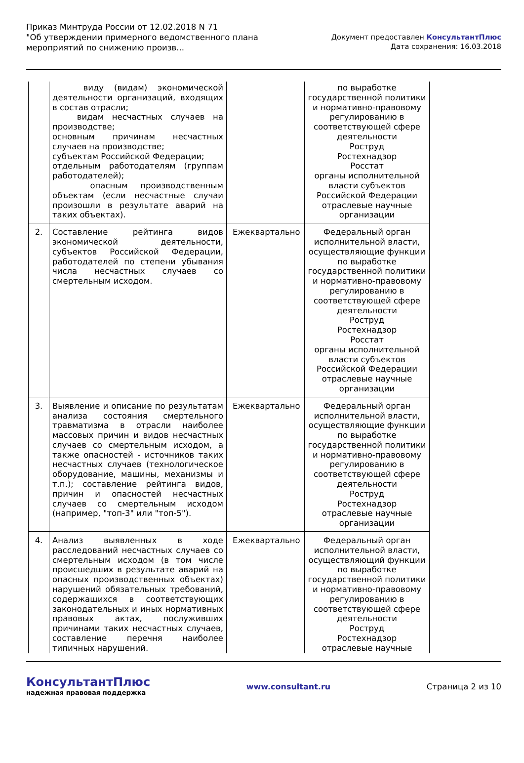Приказ Минтруда России от 12.02.2018 N 71
"Об утверждении примерного ведомственного плана
мероприятий по снижению произв...
Документ предоставлен КонсультантПлюс
Дата сохранения: 16.03.2018
| | виду (видам) экономической деятельности организаций, входящих в состав отрасли; видам несчастных случаев на производстве; основным причинам несчастных случаев на производстве; субъектам Российской Федерации; отдельным работодателям (группам работодателей); опасным производственным объектам (если несчастные случаи произошли в результате аварий на таких объектах). | | по выработке государственной политики и нормативно-правовому регулированию в соответствующей сфере деятельности Роструд Ростехнадзор Росстат органы исполнительной власти субъектов Российской Федерации отраслевые научные организации |
| 2. | Составление рейтинга видов экономической деятельности, субъектов Российской Федерации, работодателей по степени убывания числа несчастных случаев со смертельным исходом. | Ежеквартально | Федеральный орган исполнительной власти, осуществляющие функции по выработке государственной политики и нормативно-правовому регулированию в соответствующей сфере деятельности Роструд Ростехнадзор Росстат органы исполнительной власти субъектов Российской Федерации отраслевые научные организации |
| 3. | Выявление и описание по результатам анализа состояния смертельного травматизма в отрасли наиболее массовых причин и видов несчастных случаев со смертельным исходом, а также опасностей - источников таких несчастных случаев (технологическое оборудование, машины, механизмы и т.п.); составление рейтинга видов, причин и опасностей несчастных случаев со смертельным исходом (например, "топ-3" или "топ-5"). | Ежеквартально | Федеральный орган исполнительной власти, осуществляющие функции по выработке государственной политики и нормативно-правовому регулированию в соответствующей сфере деятельности Роструд Ростехнадзор отраслевые научные организации |
| 4. | Анализ выявленных в ходе расследований несчастных случаев со смертельным исходом (в том числе происшедших в результате аварий на опасных производственных объектах) нарушений обязательных требований, содержащихся в соответствующих законодательных и иных нормативных правовых актах, послуживших причинами таких несчастных случаев, составление перечня наиболее типичных нарушений. | Ежеквартально | Федеральный орган исполнительной власти, осуществляющий функции по выработке государственной политики и нормативно-правовому регулированию в соответствующей сфере деятельности Роструд Ростехнадзор отраслевые научные |
КонсультантПлюс
надежная правовая поддержка
www.consultant.ru Страница 2 из 10